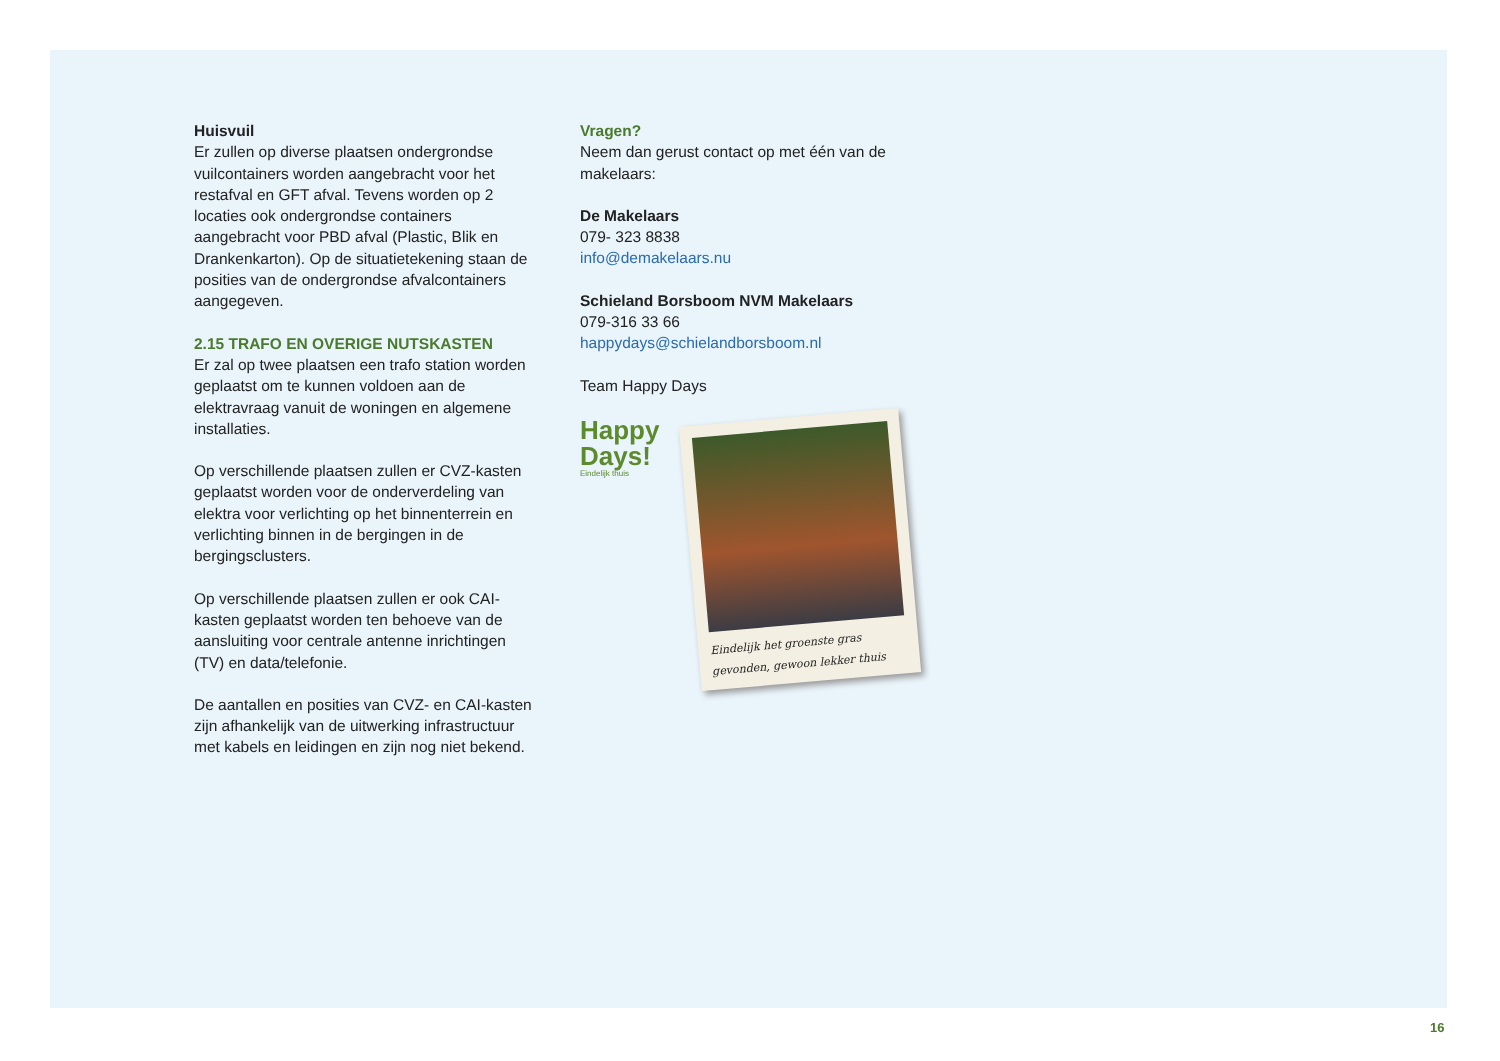Huisvuil
Er zullen op diverse plaatsen ondergrondse vuilcontainers worden aangebracht voor het restafval en GFT afval. Tevens worden op 2 locaties ook ondergrondse containers aangebracht voor PBD afval (Plastic, Blik en Drankenkarton). Op de situatietekening staan de posities van de ondergrondse afvalcontainers aangegeven.
2.15 TRAFO EN OVERIGE NUTSKASTEN
Er zal op twee plaatsen een trafo station worden geplaatst om te kunnen voldoen aan de elektravraag vanuit de woningen en algemene installaties.
Op verschillende plaatsen zullen er CVZ-kasten geplaatst worden voor de onderverdeling van elektra voor verlichting op het binnenterrein en verlichting binnen in de bergingen in de bergingsclusters.
Op verschillende plaatsen zullen er ook CAI-kasten geplaatst worden ten behoeve van de aansluiting voor centrale antenne inrichtingen (TV) en data/telefonie.
De aantallen en posities van CVZ- en CAI-kasten zijn afhankelijk van de uitwerking infrastructuur met kabels en leidingen en zijn nog niet bekend.
Vragen?
Neem dan gerust contact op met één van de makelaars:
De Makelaars
079- 323 8838
info@demakelaars.nu
Schieland Borsboom NVM Makelaars
079-316 33 66
happydays@schielandborsboom.nl
Team Happy Days
Happy Days!
Eindelijk thuis
Eindelijk het groenste gras gevonden, gewoon lekker thuis
16